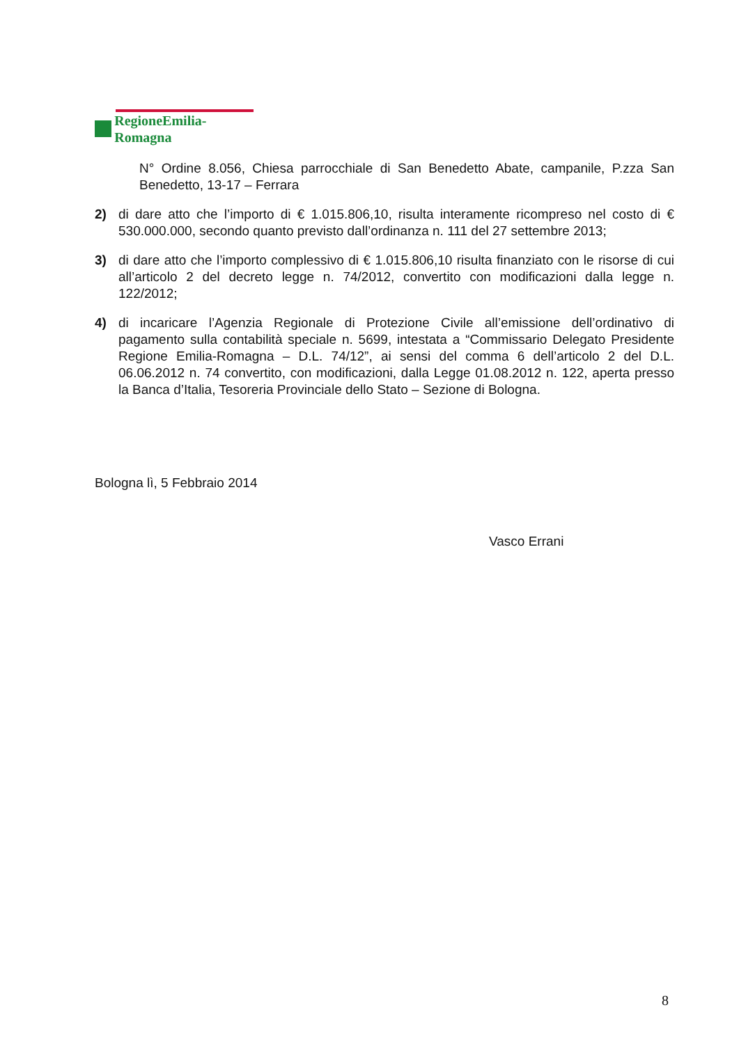RegioneEmilia-Romagna
N° Ordine 8.056, Chiesa parrocchiale di San Benedetto Abate, campanile, P.zza San Benedetto, 13-17 – Ferrara
2) di dare atto che l’importo di € 1.015.806,10, risulta interamente ricompreso nel costo di € 530.000.000, secondo quanto previsto dall’ordinanza n. 111 del 27 settembre 2013;
3) di dare atto che l’importo complessivo di € 1.015.806,10 risulta finanziato con le risorse di cui all’articolo 2 del decreto legge n. 74/2012, convertito con modificazioni dalla legge n. 122/2012;
4) di incaricare l’Agenzia Regionale di Protezione Civile all’emissione dell’ordinativo di pagamento sulla contabilità speciale n. 5699, intestata a “Commissario Delegato Presidente Regione Emilia-Romagna – D.L. 74/12”, ai sensi del comma 6 dell’articolo 2 del D.L. 06.06.2012 n. 74 convertito, con modificazioni, dalla Legge 01.08.2012 n. 122, aperta presso la Banca d’Italia, Tesoreria Provinciale dello Stato – Sezione di Bologna.
Bologna lì, 5 Febbraio 2014
Vasco Errani
8